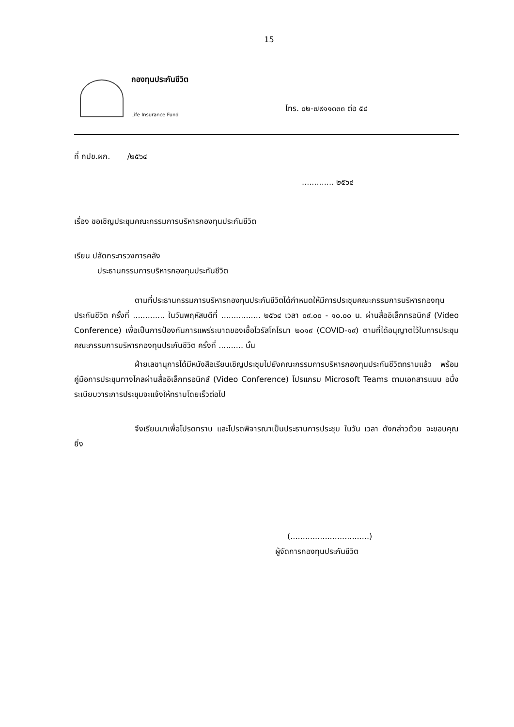15
กองทุนประกันชีวิต
Life Insurance Fund
โทร. ๐๒-๗๙๑๑๓๓๓ ต่อ ๕๔
ที่ กปช.ผก. /๒๕๖๔
............. ๒๕๖๔
เรื่อง ขอเชิญประชุมคณะกรรมการบริหารกองทุนประกันชีวิต
เรียน ปลัดกระทรวงการคลัง
ประธานกรรมการบริหารกองทุนประกันชีวิต
ตามที่ประธานกรรมการบริหารกองทุนประกันชีวิตได้กำหนดให้มีการประชุมคณะกรรมการบริหารกองทุนประกันชีวิต ครั้งที่ ............. ในวันพฤหัสบดีที่ ................ ๒๕๖๔ เวลา ๐๙.๐๐ - ๑๐.๐๐ น. ผ่านสื่ออิเล็กทรอนิกส์ (Video Conference) เพื่อเป็นการป้องกันการแพร่ระบาดของเชื้อไวรัสโคโรนา ๒๐๑๙ (COVID-๑๙) ตามที่ได้อนุญาตไว้ในการประชุมคณะกรรมการบริหารกองทุนประกันชีวิต ครั้งที่ .......... นั้น
ฝ่ายเลขานุการได้มีหนังสือเรียนเชิญประชุมไปยังคณะกรรมการบริหารกองทุนประกันชีวิตทราบแล้ว พร้อมคู่มือการประชุมทางไกลผ่านสื่ออิเล็กทรอนิกส์ (Video Conference) โปรแกรม Microsoft Teams ตามเอกสารแนบ อนึ่ง ระเบียบวาระการประชุมจะแจ้งให้ทราบโดยเร็วต่อไป
จึงเรียนมาเพื่อโปรดทราบ และโปรดพิจารณาเป็นประธานการประชุม ในวัน เวลา ดังกล่าวด้วย จะขอบคุณยิ่ง
(................................)
ผู้จัดการกองทุนประกันชีวิต